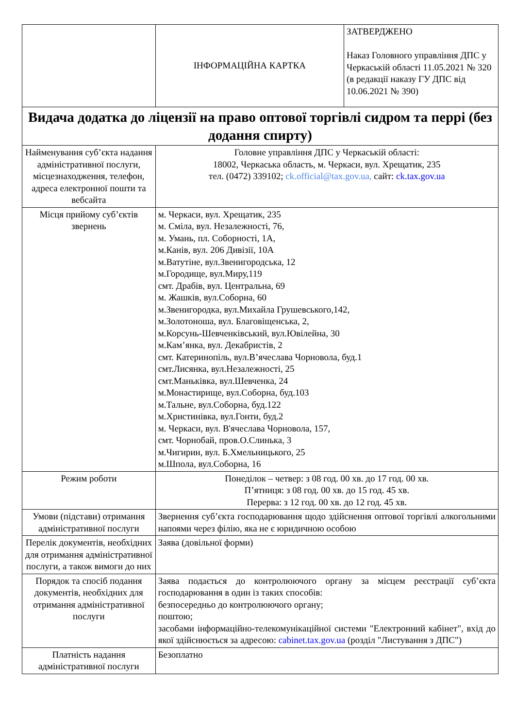| | ІНФОРМАЦІЙНА КАРТКА | ЗАТВЕРДЖЕНО Наказ Головного управління ДПС у Черкаській області 11.05.2021 № 320 (в редакції наказу ГУ ДПС від 10.06.2021 № 390) |
| Видача додатка до ліцензії на право оптової торгівлі сидром та перрі (без додання спирту) | | |
| Найменування суб’єкта надання адміністративної послуги, місцезнаходження, телефон, адреса електронної пошти та вебсайта | Головне управління ДПС у Черкаській області: 18002, Черкаська область, м. Черкаси, вул. Хрещатик, 235 тел. (0472) 339102; ck.official@tax.gov.ua, сайт: ck.tax.gov.ua | |
| Місця прийому суб’єктів звернень | м. Черкаси, вул. Хрещатик, 235 м. Сміла, вул. Незалежності, 76, м. Умань, пл. Соборності, 1А, м.Канів, вул. 206 Дивізії, 10А м.Ватутіне, вул.Звенигородська, 12 м.Городище, вул.Миру,119 смт. Драбів, вул. Центральна, 69 м. Жашків, вул.Соборна, 60 м.Звенигородка, вул.Михайла Грушевського,142, м.Золотоноша, вул. Благовіщенська, 2, м.Корсунь-Шевченківський, вул.Ювілейна, 30 м.Кам’янка, вул. Декабристів, 2 смт. Катеринопіль, вул.В’ячеслава Чорновола, буд.1 смт.Лисянка, вул.Незалежності, 25 смт.Маньківка, вул.Шевченка, 24 м.Монастирище, вул.Соборна, буд.103 м.Тальне, вул.Соборна, буд.122 м.Христинівка, вул.Гонти, буд.2 м. Черкаси, вул. В'ячеслава Чорновола, 157, смт. Чорнобай, пров.О.Слинька, 3 м.Чигирин, вул. Б.Хмельницького, 25 м.Шпола, вул.Соборна, 16 | |
| Режим роботи | Понеділок – четвер: з 08 год. 00 хв. до 17 год. 00 хв. П’ятниця: з 08 год. 00 хв. до 15 год. 45 хв. Перерва: з 12 год. 00 хв. до 12 год. 45 хв. | |
| Умови (підстави) отримання адміністративної послуги | Звернення суб’єкта господарювання щодо здійснення оптової торгівлі алкогольними напоями через філію, яка не є юридичною особою | |
| Перелік документів, необхідних для отримання адміністративної послуги, а також вимоги до них | Заява (довільної форми) | |
| Порядок та спосіб подання документів, необхідних для отримання адміністративної послуги | Заява подається до контролюючого органу за місцем реєстрації суб’єкта господарювання в один із таких способів: безпосередньо до контролюючого органу; поштою; засобами інформаційно-телекомунікаційної системи "Електронний кабінет", вхід до якої здійснюється за адресою: cabinet.tax.gov.ua (розділ "Листування з ДПС") | |
| Платність надання адміністративної послуги | Безоплатно | |